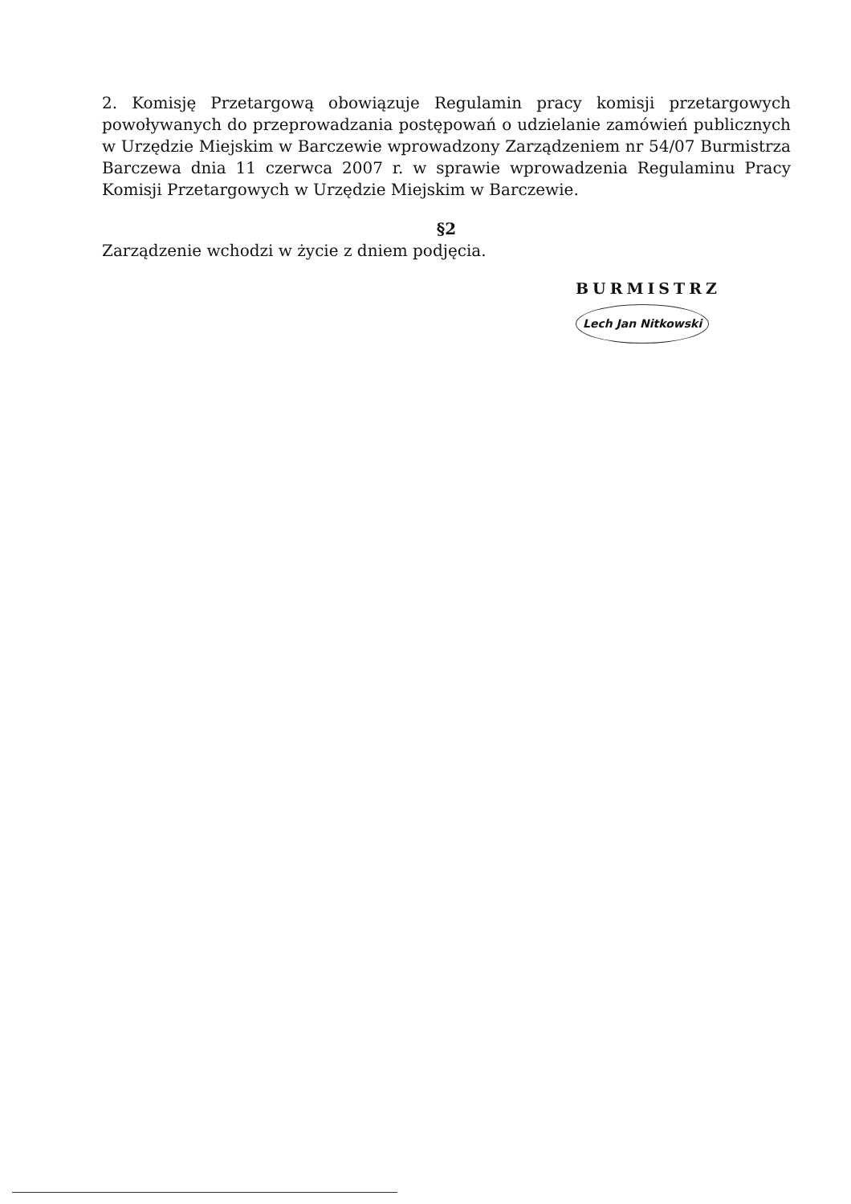2. Komisję Przetargową obowiązuje Regulamin pracy komisji przetargowych powoływanych do przeprowadzania postępowań o udzielanie zamówień publicznych w Urzędzie Miejskim w Barczewie wprowadzony Zarządzeniem nr 54/07 Burmistrza Barczewa dnia 11 czerwca 2007 r. w sprawie wprowadzenia Regulaminu Pracy Komisji Przetargowych w Urzędzie Miejskim w Barczewie.
§2
Zarządzenie wchodzi w życie z dniem podjęcia.
BURMISTRZ
Lech Jan Nitkowski